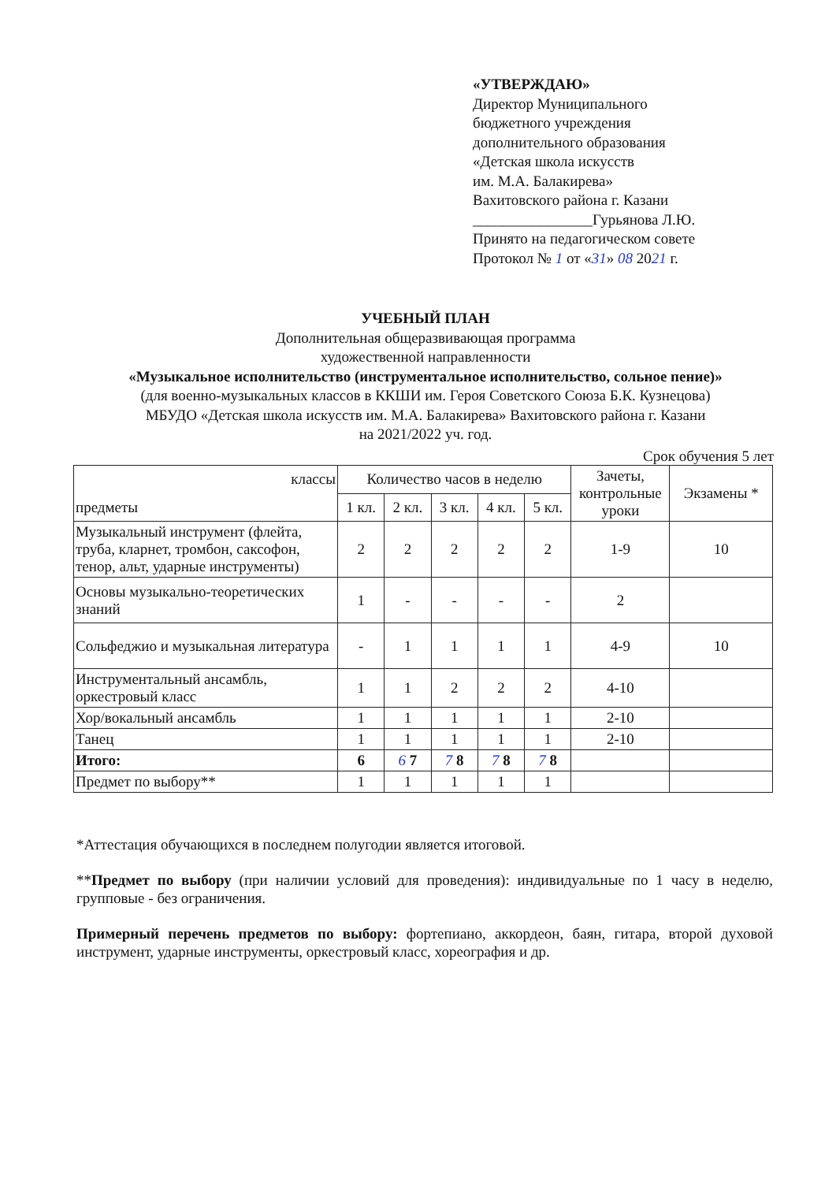«УТВЕРЖДАЮ»
Директор Муниципального
бюджетного учреждения
дополнительного образования
«Детская школа искусств
им. М.А. Балакирева»
Вахитовского района г. Казани
________________Гурьянова Л.Ю.
Принято на педагогическом совете
Протокол № 1 от «31» 08 2021 г.
УЧЕБНЫЙ ПЛАН
Дополнительная общеразвивающая программа
художественной направленности
«Музыкальное исполнительство (инструментальное исполнительство, сольное пение)»
(для военно-музыкальных классов в ККШИ им. Героя Советского Союза Б.К. Кузнецова)
МБУДО «Детская школа искусств им. М.А. Балакирева» Вахитовского района г. Казани
на 2021/2022 уч. год.
Срок обучения 5 лет
| классы предметы | Количество часов в неделю | | | | | Зачеты, контрольные уроки | Экзамены * |
| --- | --- | --- | --- | --- | --- | --- | --- |
| | 1 кл. | 2 кл. | 3 кл. | 4 кл. | 5 кл. | | |
| Музыкальный инструмент (флейта, труба, кларнет, тромбон, саксофон, тенор, альт, ударные инструменты) | 2 | 2 | 2 | 2 | 2 | 1-9 | 10 |
| Основы музыкально-теоретических знаний | 1 | - | - | - | - | 2 | |
| Сольфеджио и музыкальная литература | - | 1 | 1 | 1 | 1 | 4-9 | 10 |
| Инструментальный ансамбль, оркестровый класс | 1 | 1 | 2 | 2 | 2 | 4-10 | |
| Хор/вокальный ансамбль | 1 | 1 | 1 | 1 | 1 | 2-10 | |
| Танец | 1 | 1 | 1 | 1 | 1 | 2-10 | |
| Итого: | 6 | 6 7 | 7 8 | 7 8 | 7 8 | | |
| Предмет по выбору** | 1 | 1 | 1 | 1 | 1 | | |
*Аттестация обучающихся в последнем полугодии является итоговой.
**Предмет по выбору (при наличии условий для проведения): индивидуальные по 1 часу в неделю, групповые - без ограничения.
Примерный перечень предметов по выбору: фортепиано, аккордеон, баян, гитара, второй духовой инструмент, ударные инструменты, оркестровый класс, хореография и др.